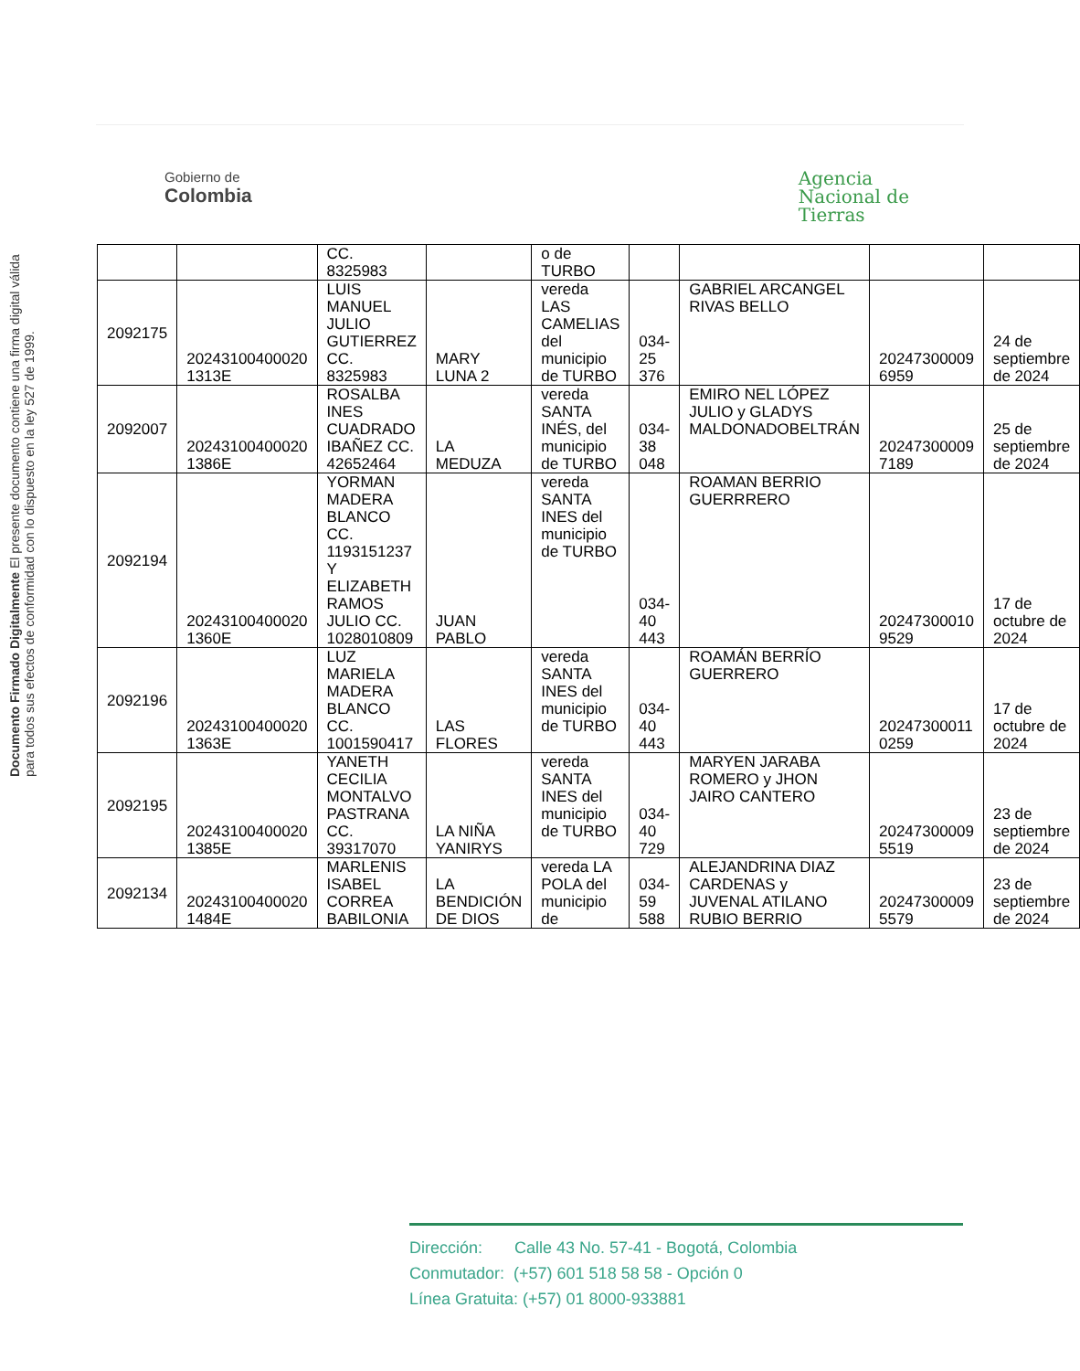Gobierno de
Colombia
Agencia
Nacional de
Tierras
Documento Firmado Digitalmente El presente documento contiene una firma digital válida para todos sus efectos de conformidad con lo dispuesto en la ley 527 de 1999.
| | | CC. 8325983 | | o de TURBO | | | | |
| 2092175 | 20243100400020 1313E | LUIS MANUEL JULIO GUTIERREZ CC. 8325983 | MARY LUNA 2 | vereda LAS CAMELIAS del municipio de TURBO | 034-25 376 | GABRIEL ARCANGEL RIVAS BELLO | 20247300009 6959 | 24 de septiembre de 2024 |
| 2092007 | 20243100400020 1386E | ROSALBA INES CUADRADO IBAÑEZ CC. 42652464 | LA MEDUZA | vereda SANTA INÉS, del municipio de TURBO | 034-38 048 | EMIRO NEL LÓPEZ JULIO y GLADYS MALDONADOBELTRÁN | 20247300009 7189 | 25 de septiembre de 2024 |
| 2092194 | 20243100400020 1360E | YORMAN MADERA BLANCO CC. 1193151237 Y ELIZABETH RAMOS JULIO CC. 1028010809 | JUAN PABLO | vereda SANTA INES del municipio de TURBO | 034-40 443 | ROAMAN BERRIO GUERRRERO | 20247300010 9529 | 17 de octubre de 2024 |
| 2092196 | 20243100400020 1363E | LUZ MARIELA MADERA BLANCO CC. 1001590417 | LAS FLORES | vereda SANTA INES del municipio de TURBO | 034-40 443 | ROAMÁN BERRÍO GUERRERO | 20247300011 0259 | 17 de octubre de 2024 |
| 2092195 | 20243100400020 1385E | YANETH CECILIA MONTALVO PASTRANA CC. 39317070 | LA NIÑA YANIRYS | vereda SANTA INES del municipio de TURBO | 034-40 729 | MARYEN JARABA ROMERO y JHON JAIRO CANTERO | 20247300009 5519 | 23 de septiembre de 2024 |
| 2092134 | 20243100400020 1484E | MARLENIS ISABEL CORREA BABILONIA | LA BENDICIÓN DE DIOS | vereda LA POLA del municipio de | 034-59 588 | ALEJANDRINA DIAZ CARDENAS y JUVENAL ATILANO RUBIO BERRIO | 20247300009 5579 | 23 de septiembre de 2024 |
Dirección: Calle 43 No. 57-41 - Bogotá, Colombia
Conmutador: (+57) 601 518 58 58 - Opción 0
Línea Gratuita: (+57) 01 8000-933881